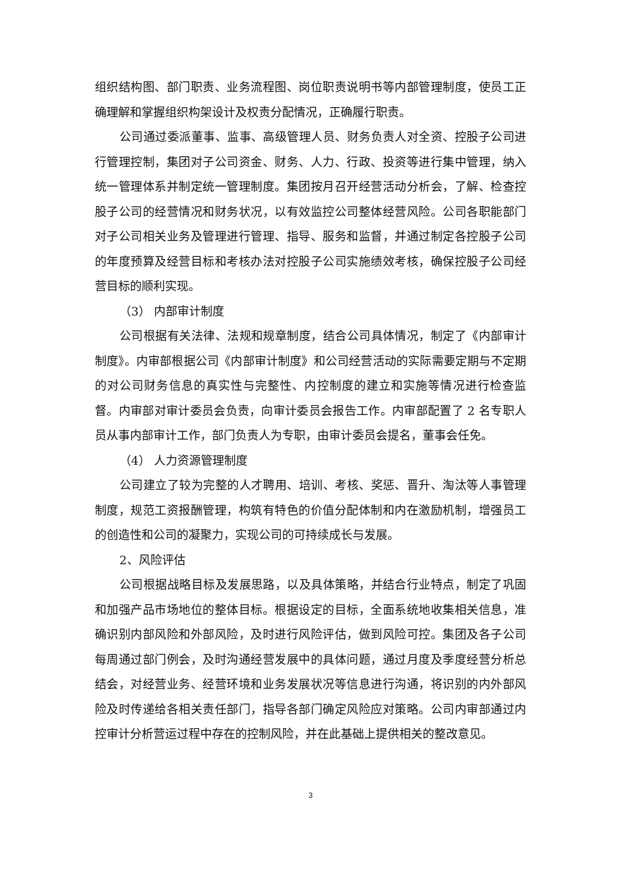组织结构图、部门职责、业务流程图、岗位职责说明书等内部管理制度，使员工正确理解和掌握组织构架设计及权责分配情况，正确履行职责。
公司通过委派董事、监事、高级管理人员、财务负责人对全资、控股子公司进行管理控制，集团对子公司资金、财务、人力、行政、投资等进行集中管理，纳入统一管理体系并制定统一管理制度。集团按月召开经营活动分析会，了解、检查控股子公司的经营情况和财务状况，以有效监控公司整体经营风险。公司各职能部门对子公司相关业务及管理进行管理、指导、服务和监督，并通过制定各控股子公司的年度预算及经营目标和考核办法对控股子公司实施绩效考核，确保控股子公司经营目标的顺利实现。
（3） 内部审计制度
公司根据有关法律、法规和规章制度，结合公司具体情况，制定了《内部审计制度》。内审部根据公司《内部审计制度》和公司经营活动的实际需要定期与不定期的对公司财务信息的真实性与完整性、内控制度的建立和实施等情况进行检查监督。内审部对审计委员会负责，向审计委员会报告工作。内审部配置了 2 名专职人员从事内部审计工作，部门负责人为专职，由审计委员会提名，董事会任免。
（4） 人力资源管理制度
公司建立了较为完整的人才聘用、培训、考核、奖惩、晋升、淘汰等人事管理制度，规范工资报酬管理，构筑有特色的价值分配体制和内在激励机制，增强员工的创造性和公司的凝聚力，实现公司的可持续成长与发展。
2、风险评估
公司根据战略目标及发展思路，以及具体策略，并结合行业特点，制定了巩固和加强产品市场地位的整体目标。根据设定的目标，全面系统地收集相关信息，准确识别内部风险和外部风险，及时进行风险评估，做到风险可控。集团及各子公司每周通过部门例会，及时沟通经营发展中的具体问题，通过月度及季度经营分析总结会，对经营业务、经营环境和业务发展状况等信息进行沟通，将识别的内外部风险及时传递给各相关责任部门，指导各部门确定风险应对策略。公司内审部通过内控审计分析营运过程中存在的控制风险，并在此基础上提供相关的整改意见。
3